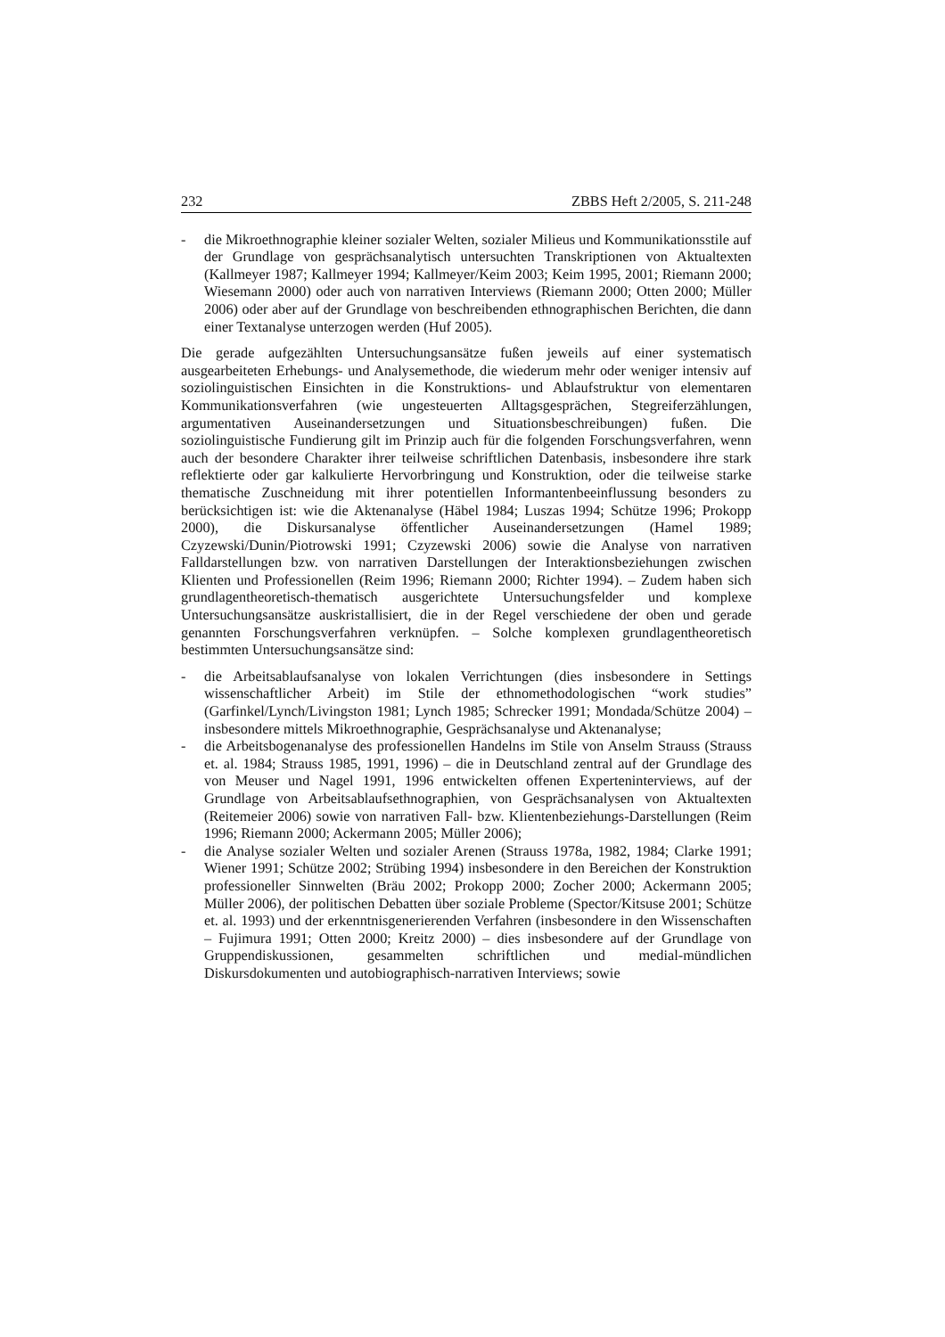232 ZBBS Heft 2/2005, S. 211-248
- die Mikroethnographie kleiner sozialer Welten, sozialer Milieus und Kommunikationsstile auf der Grundlage von gesprächsanalytisch untersuchten Transkriptionen von Aktualtexten (Kallmeyer 1987; Kallmeyer 1994; Kallmeyer/Keim 2003; Keim 1995, 2001; Riemann 2000; Wiesemann 2000) oder auch von narrativen Interviews (Riemann 2000; Otten 2000; Müller 2006) oder aber auf der Grundlage von beschreibenden ethnographischen Berichten, die dann einer Textanalyse unterzogen werden (Huf 2005).
Die gerade aufgezählten Untersuchungsansätze fußen jeweils auf einer systematisch ausgearbeiteten Erhebungs- und Analysemethode, die wiederum mehr oder weniger intensiv auf soziolinguistischen Einsichten in die Konstruktions- und Ablaufstruktur von elementaren Kommunikationsverfahren (wie ungesteuerten Alltagsgesprächen, Stegreiferzählungen, argumentativen Auseinandersetzungen und Situationsbeschreibungen) fußen. Die soziolinguistische Fundierung gilt im Prinzip auch für die folgenden Forschungsverfahren, wenn auch der besondere Charakter ihrer teilweise schriftlichen Datenbasis, insbesondere ihre stark reflektierte oder gar kalkulierte Hervorbringung und Konstruktion, oder die teilweise starke thematische Zuschneidung mit ihrer potentiellen Informantenbeeinflussung besonders zu berücksichtigen ist: wie die Aktenanalyse (Häbel 1984; Luszas 1994; Schütze 1996; Prokopp 2000), die Diskursanalyse öffentlicher Auseinandersetzungen (Hamel 1989; Czyzewski/Dunin/Piotrowski 1991; Czyzewski 2006) sowie die Analyse von narrativen Falldarstellungen bzw. von narrativen Darstellungen der Interaktionsbeziehungen zwischen Klienten und Professionellen (Reim 1996; Riemann 2000; Richter 1994). – Zudem haben sich grundlagentheoretisch-thematisch ausgerichtete Untersuchungsfelder und komplexe Untersuchungsansätze auskristallisiert, die in der Regel verschiedene der oben und gerade genannten Forschungsverfahren verknüpfen. – Solche komplexen grundlagentheoretisch bestimmten Untersuchungsansätze sind:
- die Arbeitsablaufsanalyse von lokalen Verrichtungen (dies insbesondere in Settings wissenschaftlicher Arbeit) im Stile der ethnomethodologischen “work studies” (Garfinkel/Lynch/Livingston 1981; Lynch 1985; Schrecker 1991; Mondada/Schütze 2004) – insbesondere mittels Mikroethnographie, Gesprächsanalyse und Aktenanalyse;
- die Arbeitsbogenanalyse des professionellen Handelns im Stile von Anselm Strauss (Strauss et. al. 1984; Strauss 1985, 1991, 1996) – die in Deutschland zentral auf der Grundlage des von Meuser und Nagel 1991, 1996 entwickelten offenen Experteninterviews, auf der Grundlage von Arbeitsablaufsethnographien, von Gesprächsanalysen von Aktualtexten (Reitemeier 2006) sowie von narrativen Fall- bzw. Klientenbeziehungs-Darstellungen (Reim 1996; Riemann 2000; Ackermann 2005; Müller 2006);
- die Analyse sozialer Welten und sozialer Arenen (Strauss 1978a, 1982, 1984; Clarke 1991; Wiener 1991; Schütze 2002; Strübing 1994) insbesondere in den Bereichen der Konstruktion professioneller Sinnwelten (Bräu 2002; Prokopp 2000; Zocher 2000; Ackermann 2005; Müller 2006), der politischen Debatten über soziale Probleme (Spector/Kitsuse 2001; Schütze et. al. 1993) und der erkenntnisgenerierenden Verfahren (insbesondere in den Wissenschaften – Fujimura 1991; Otten 2000; Kreitz 2000) – dies insbesondere auf der Grundlage von Gruppendiskussionen, gesammelten schriftlichen und medial-mündlichen Diskursdokumenten und autobiographisch-narrativen Interviews; sowie